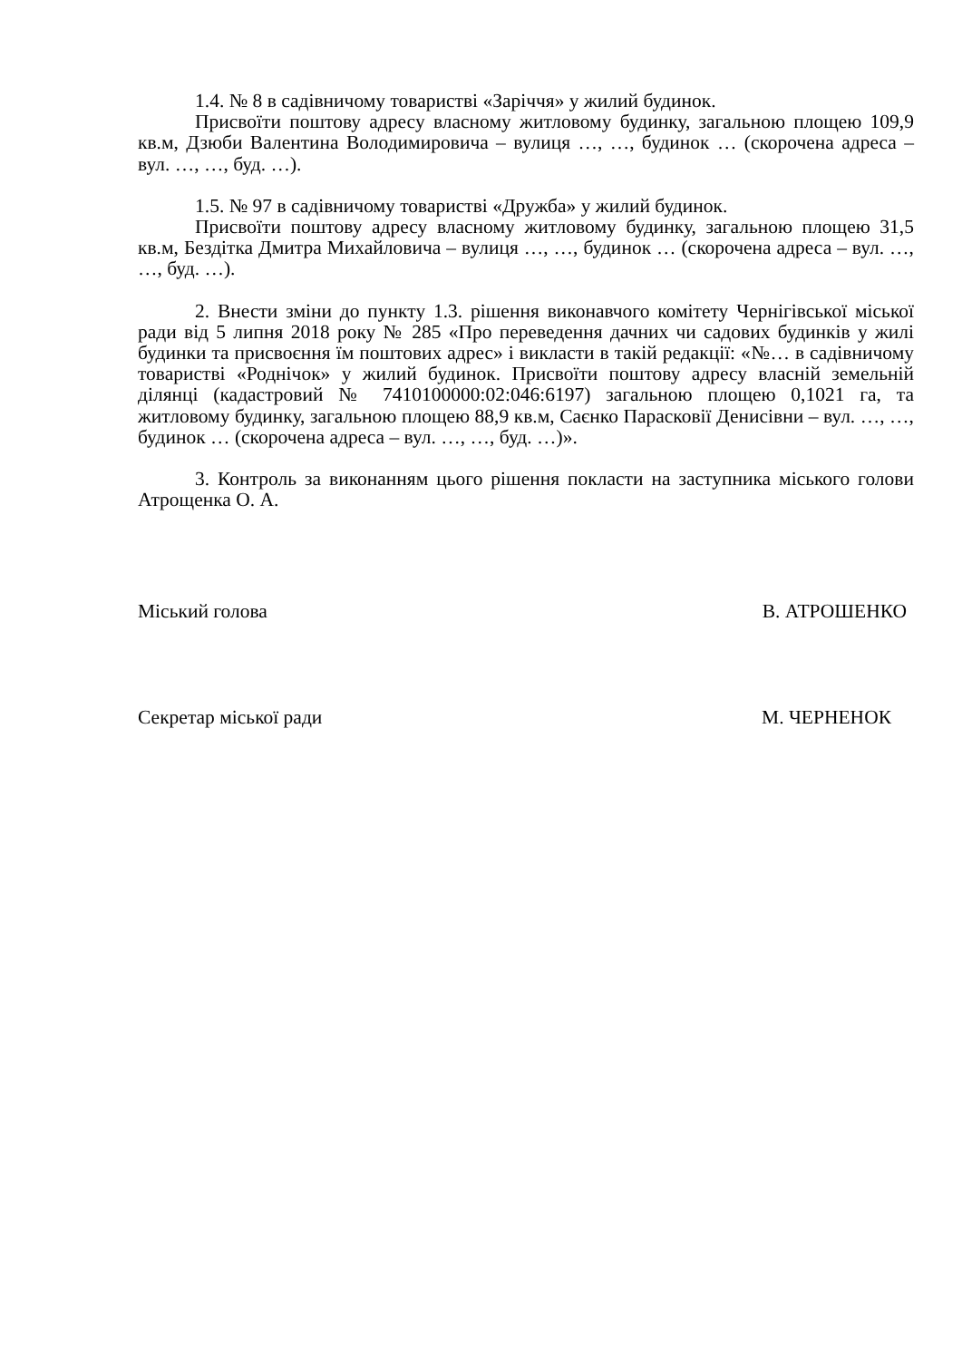1.4. № 8 в садівничому товаристві «Заріччя» у жилий будинок.
Присвоїти поштову адресу власному житловому будинку, загальною площею 109,9 кв.м, Дзюби Валентина Володимировича – вулиця …, …, будинок … (скорочена адреса – вул. …, …, буд. …).
1.5. № 97 в садівничому товаристві «Дружба» у жилий будинок.
Присвоїти поштову адресу власному житловому будинку, загальною площею 31,5 кв.м, Бездітка Дмитра Михайловича – вулиця …, …, будинок … (скорочена адреса – вул. …, …, буд. …).
2. Внести зміни до пункту 1.3. рішення виконавчого комітету Чернігівської міської ради від 5 липня 2018 року № 285 «Про переведення дачних чи садових будинків у жилі будинки та присвоєння їм поштових адрес» і викласти в такій редакції: «№… в садівничому товаристві «Роднічок» у жилий будинок. Присвоїти поштову адресу власній земельній ділянці (кадастровий № 7410100000:02:046:6197) загальною площею 0,1021 га, та житловому будинку, загальною площею 88,9 кв.м, Саєнко Парасковії Денисівни – вул. …, …, будинок … (скорочена адреса – вул. …, …, буд. …)».
3. Контроль за виконанням цього рішення покласти на заступника міського голови Атрощенка О. А.
Міський голова В. АТРОШЕНКО
Секретар міської ради М. ЧЕРНЕНОК